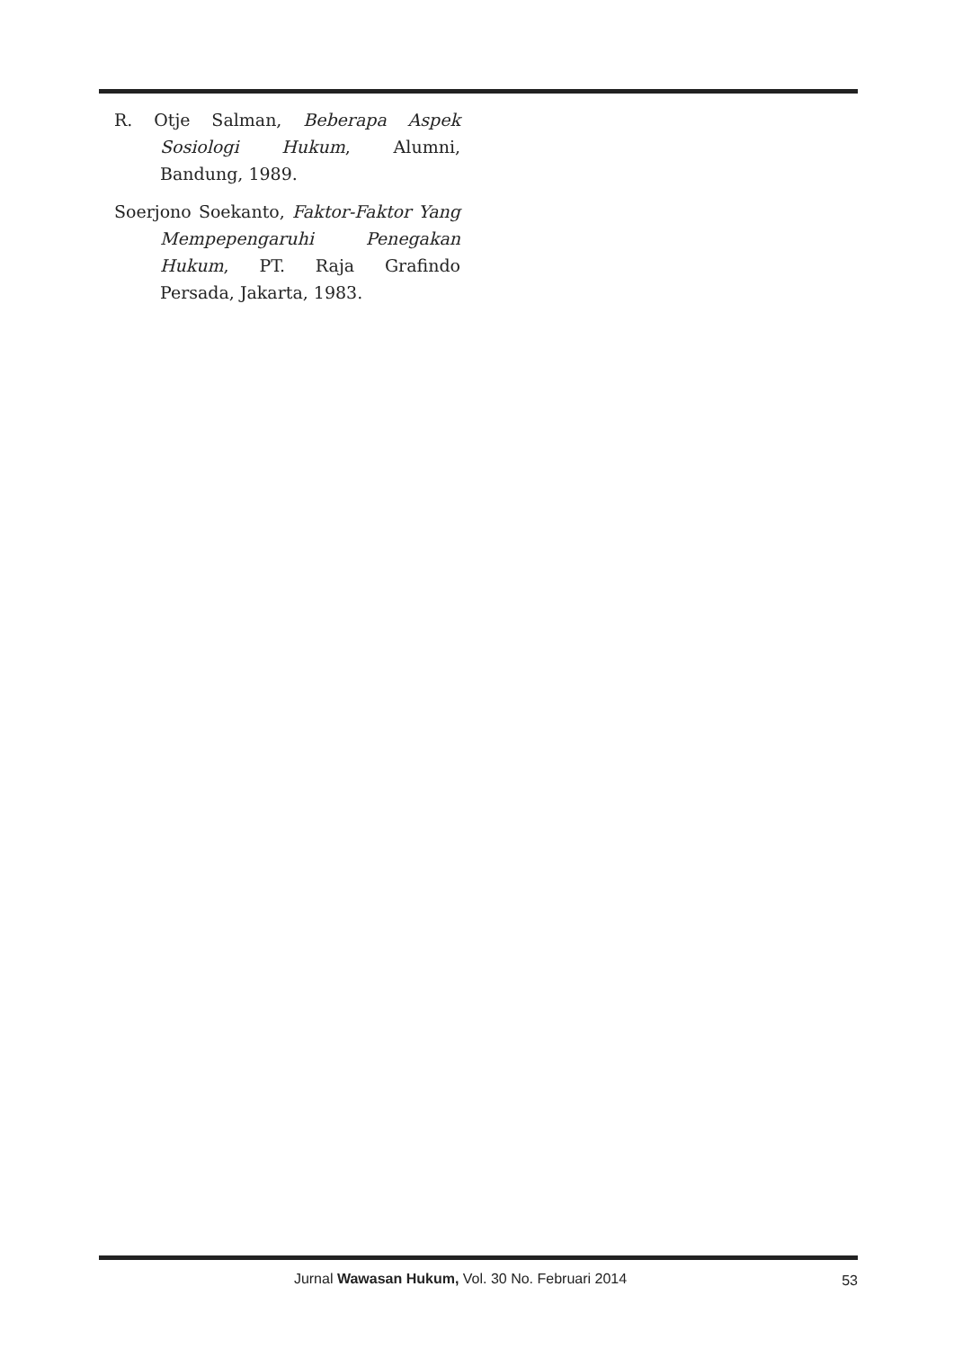R. Otje Salman, Beberapa Aspek Sosiologi Hukum, Alumni, Bandung, 1989.
Soerjono Soekanto, Faktor-Faktor Yang Mempepengaruhi Penegakan Hukum, PT. Raja Grafindo Persada, Jakarta, 1983.
Jurnal Wawasan Hukum, Vol. 30 No. Februari 2014
53